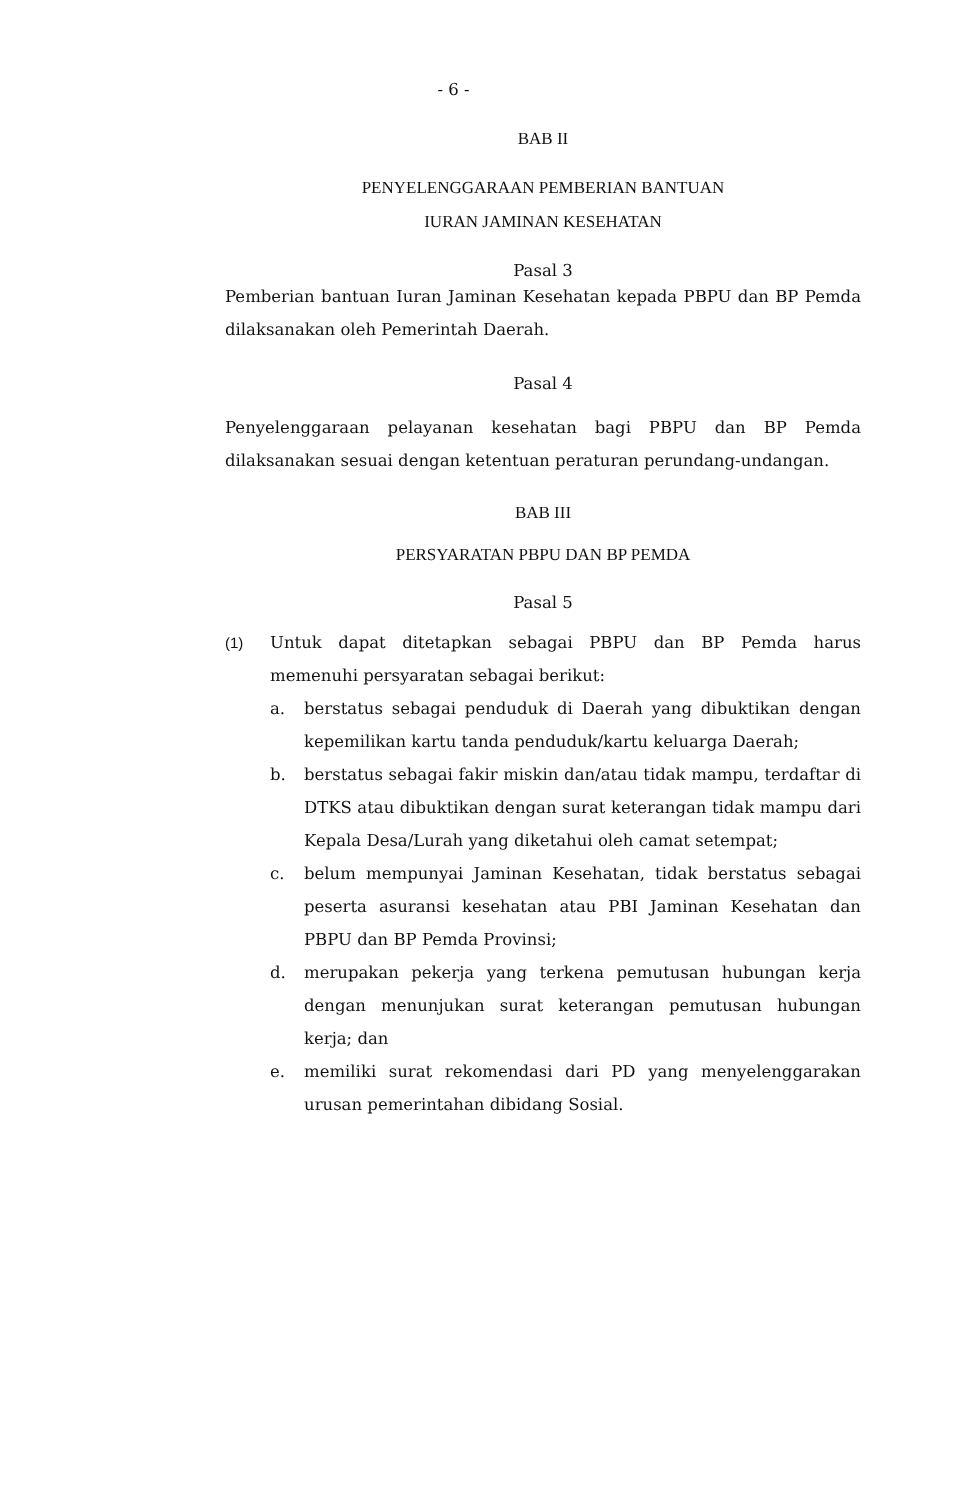- 6 -
BAB II
PENYELENGGARAAN PEMBERIAN BANTUAN
IURAN JAMINAN KESEHATAN
Pasal 3
Pemberian bantuan Iuran Jaminan Kesehatan kepada PBPU dan BP Pemda dilaksanakan oleh Pemerintah Daerah.
Pasal 4
Penyelenggaraan pelayanan kesehatan bagi PBPU dan BP Pemda dilaksanakan sesuai dengan ketentuan peraturan perundang-undangan.
BAB III
PERSYARATAN PBPU DAN BP PEMDA
Pasal 5
(1) Untuk dapat ditetapkan sebagai PBPU dan BP Pemda harus memenuhi persyaratan sebagai berikut:
a. berstatus sebagai penduduk di Daerah yang dibuktikan dengan kepemilikan kartu tanda penduduk/kartu keluarga Daerah;
b. berstatus sebagai fakir miskin dan/atau tidak mampu, terdaftar di DTKS atau dibuktikan dengan surat keterangan tidak mampu dari Kepala Desa/Lurah yang diketahui oleh camat setempat;
c. belum mempunyai Jaminan Kesehatan, tidak berstatus sebagai peserta asuransi kesehatan atau PBI Jaminan Kesehatan dan PBPU dan BP Pemda Provinsi;
d. merupakan pekerja yang terkena pemutusan hubungan kerja dengan menunjukan surat keterangan pemutusan hubungan kerja; dan
e. memiliki surat rekomendasi dari PD yang menyelenggarakan urusan pemerintahan dibidang Sosial.